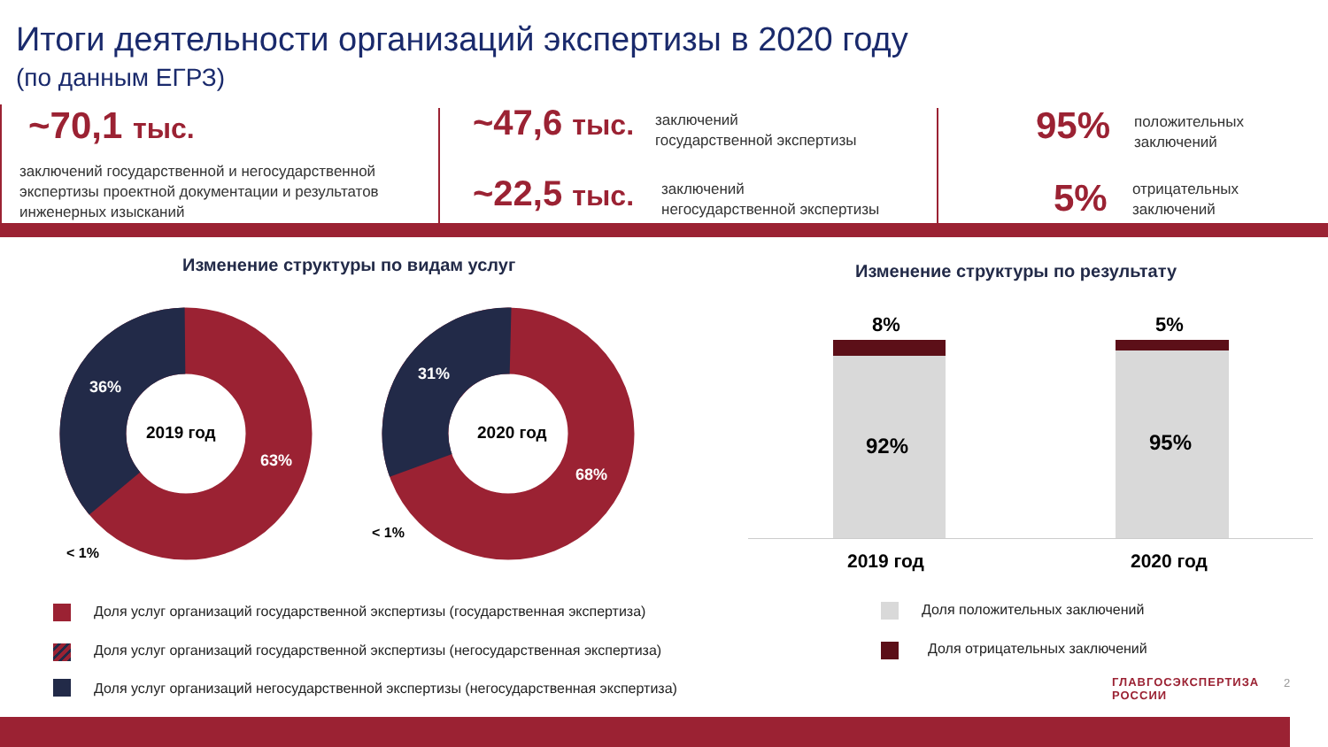Итоги деятельности организаций экспертизы в 2020 году
(по данным ЕГРЗ)
~70,1 тыс.
заключений государственной и негосударственной
экспертизы проектной документации и результатов
инженерных изысканий
~47,6 тыс.
заключений
государственной экспертизы
~22,5 тыс.
заключений
негосударственной экспертизы
95%
положительных
заключений
5%
отрицательных
заключений
Изменение структуры по видам услуг Изменение структуры по результату
36%
2019 год
63%
< 1%
31%
2020 год
68%
< 1%
8%
92%
5%
95%
2019 год 2020 год
Доля услуг организаций государственной экспертизы (государственная экспертиза)
Доля услуг организаций государственной экспертизы (негосударственная экспертиза)
Доля услуг организаций негосударственной экспертизы (негосударственная экспертиза)
Доля положительных заключений
Доля отрицательных заключений
ГЛАВГОСЭКСПЕРТИЗА
РОССИИ
2